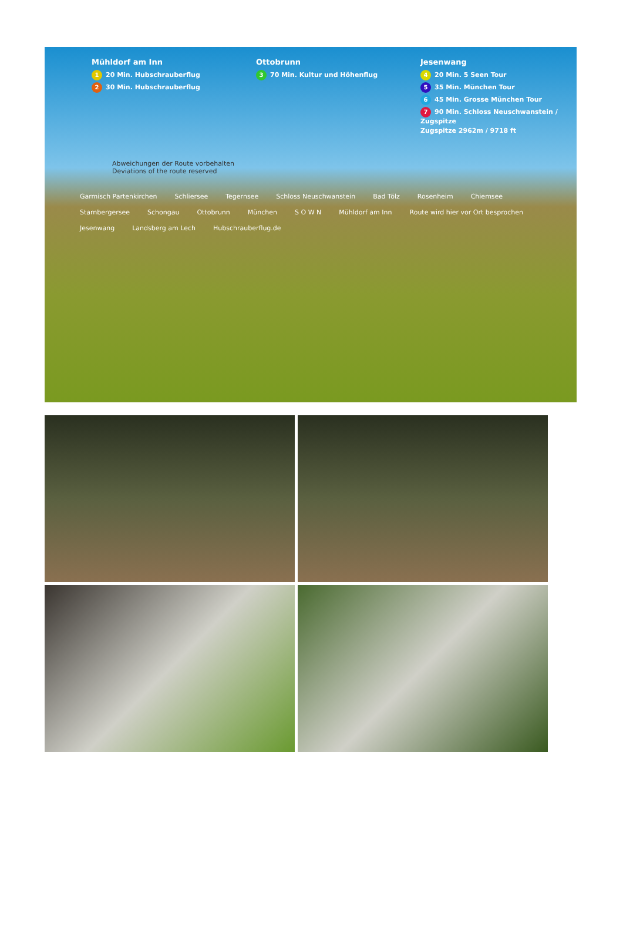Mühldorf am Inn
1 20 Min. Hubschrauberflug
2 30 Min. Hubschrauberflug
Ottobrunn
3 70 Min. Kultur und Höhenflug
Jesenwang
4 20 Min. 5 Seen Tour
5 35 Min. München Tour
6 45 Min. Grosse München Tour
7 90 Min. Schloss Neuschwanstein / Zugspitze
Zugspitze 2962m / 9718 ft
Abweichungen der Route vorbehalten
Deviations of the route reserved
Garmisch Partenkirchen Schliersee Tegernsee Schloss Neuschwanstein Bad Tölz Rosenheim Chiemsee Starnbergersee Schongau Ottobrunn München S O W N Mühldorf am Inn Route wird hier vor Ort besprochen Jesenwang Landsberg am Lech Hubschrauberflug.de